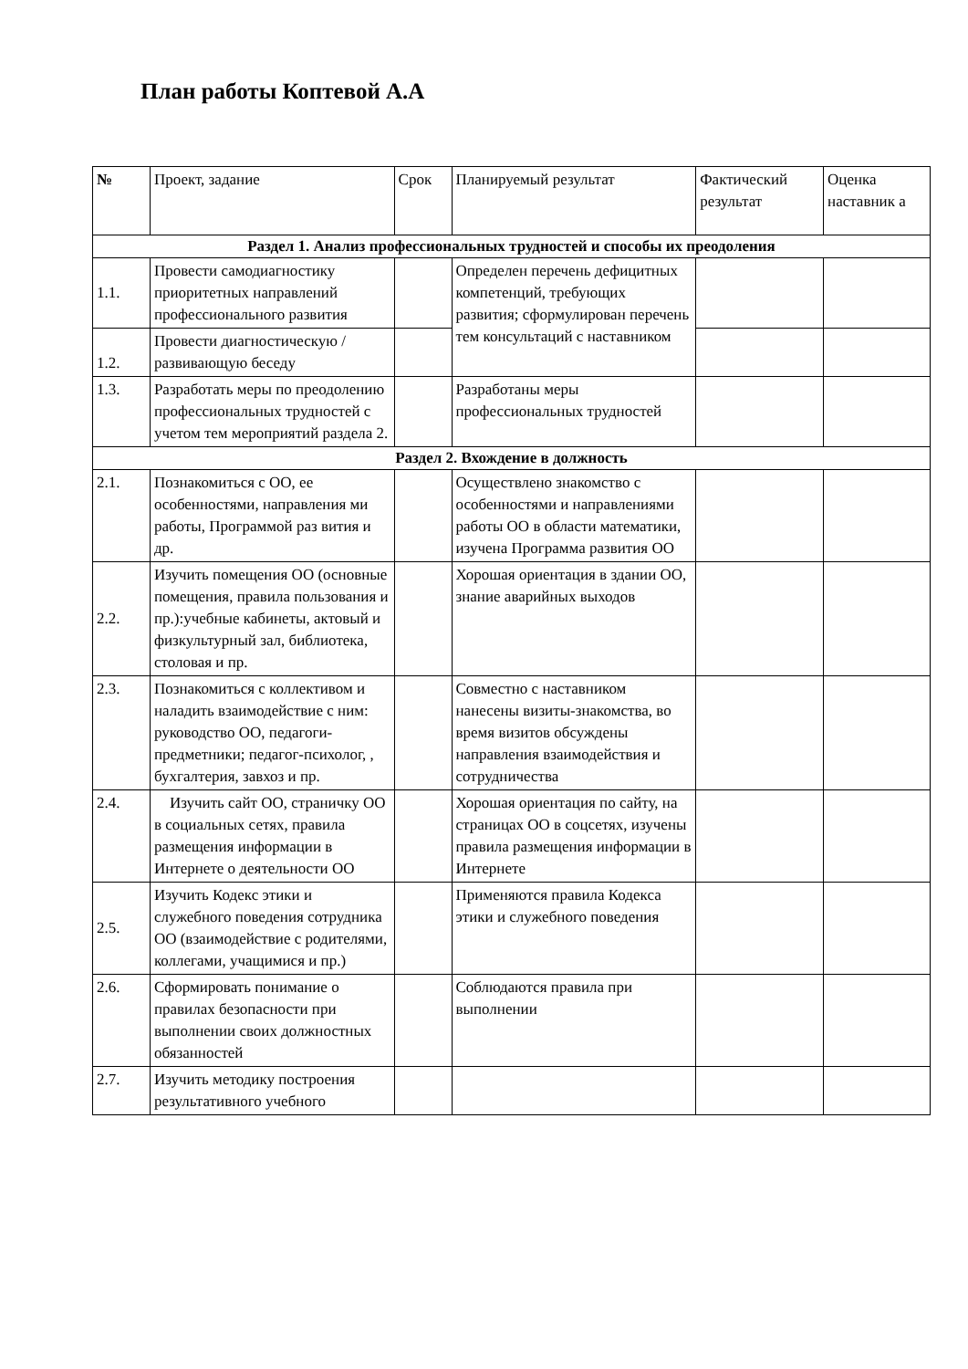План работы Коптевой А.А
| № | Проект, задание | Срок | Планируемый результат | Фактический результат | Оценка наставник а |
| --- | --- | --- | --- | --- | --- |
| Раздел 1. Анализ профессиональных трудностей и способы их преодоления | | | | | |
| 1.1. | Провести самодиагностику приоритетных направлений профессионального развития | | Определен перечень дефицитных компетенций, требующих развития; сформулирован перечень тем консультаций с наставником | | |
| 1.2. | Провести диагностическую /развивающую беседу | | | | |
| 1.3. | Разработать меры по преодолению профессиональных трудностей с учетом тем мероприятий раздела 2. | | Разработаны меры профессиональных трудностей | | |
| Раздел 2. Вхождение в должность | | | | | |
| 2.1. | Познакомиться с ОО, ее особенностями, направления ми работы, Программой раз вития и др. | | Осуществлено знакомство с особенностями и направлениями работы ОО в области математики, изучена Программа развития ОО | | |
| 2.2. | Изучить помещения ОО (основные помещения, правила пользования и пр.):учебные кабинеты, актовый и физкультурный зал, библиотека, столовая и пр. | | Хорошая ориентация в здании ОО, знание аварийных выходов | | |
| 2.3. | Познакомиться с коллективом и наладить взаимодействие с ним: руководство ОО, педагоги-предметники; педагог-психолог, , бухгалтерия, завхоз и пр. | | Совместно с наставником нанесены визиты-знакомства, во время визитов обсуждены направления взаимодействия и сотрудничества | | |
| 2.4. | Изучить сайт ОО, страничку ОО в социальных сетях, правила размещения информации в Интернете о деятельности ОО | | Хорошая ориентация по сайту, на страницах ОО в соцсетях, изучены правила размещения информации в Интернете | | |
| 2.5. | Изучить Кодекс этики и служебного поведения сотрудника ОО (взаимодействие с родителями, коллегами, учащимися и пр.) | | Применяются правила Кодекса этики и служебного поведения | | |
| 2.6. | Сформировать понимание о правилах безопасности при выполнении своих должностных обязанностей | | Соблюдаются правила при выполнении | | |
| 2.7. | Изучить методику построения результативного учебного | | | | |